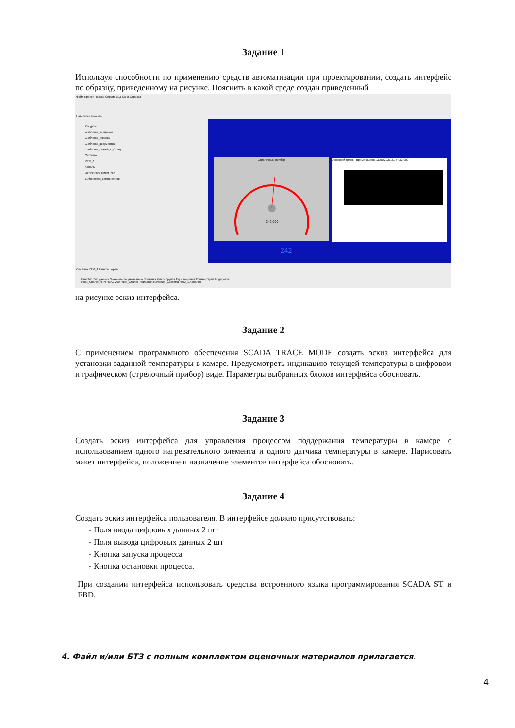Задание 1
Используя способности по применению средств автоматизации при проектировании, создать интерфейс по образцу, приведенному на рисунке. Пояснить в какой среде создан приведенный
Файл Проект Правка Сервис Вид Окно Справка
Навигатор проекта
Ресурсы
Шаблоны_программ
Шаблоны_экранов
Шаблоны_документов
Шаблоны_связей_с_СУБД
Система
RTM_1
Каналы
Источники/Приемники
Библиотеки_компонентов
Стрелочный прибор
242.000
Основной тренд · Время вызова 11/01/2021 21:57:32.000
242
Система.RTM_1.Каналы.экран
Имя Тип Тип данных Значение по умолчанию Привязка Флаги Группа Ед.измерения Комментарий Кодировка
Float_Chanel_R IN REAL 200 Float_Chanel Реальное значение (Система.RTM_1.Каналы)
на рисунке эскиз интерфейса.
Задание 2
С применением программного обеспечения SCADA TRACE MODE создать эскиз интерфейса для установки заданной температуры в камере. Предусмотреть индикацию текущей температуры в цифровом и графическом (стрелочный прибор) виде. Параметры выбранных блоков интерфейса обосновать.
Задание 3
Создать эскиз интерфейса для управления процессом поддержания температуры в камере с использованием одного нагревательного элемента и одного датчика температуры в камере. Нарисовать макет интерфейса, положение и назначение элементов интерфейса обосновать.
Задание 4
Создать эскиз интерфейса пользователя. В интерфейсе должно присутствовать:
- Поля ввода цифровых данных 2 шт
- Поля вывода цифровых данных 2 шт
- Кнопка запуска процесса
- Кнопка остановки процесса.
При создании интерфейса использовать средства встроенного языка программирования SCADA ST и FBD.
4. Файл и/или БТЗ с полным комплектом оценочных материалов прилагается.
4